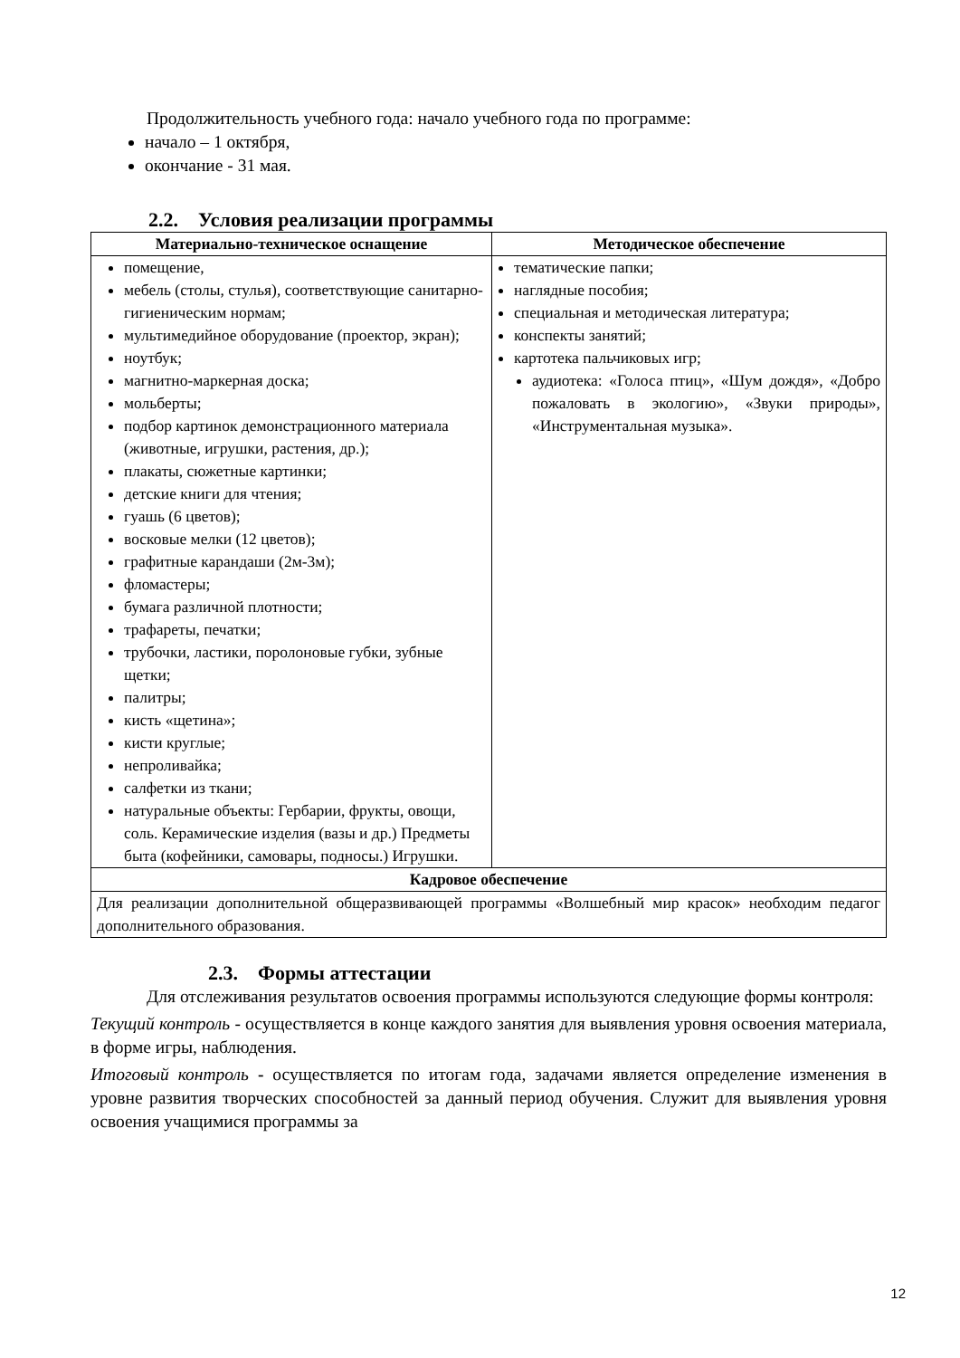Продолжительность учебного года: начало учебного года по программе:
начало – 1 октября,
окончание - 31 мая.
2.2. Условия реализации программы
| Материально-техническое оснащение | Методическое обеспечение |
| --- | --- |
| помещение, мебель (столы, стулья), соответствующие санитарно-гигиеническим нормам; мультимедийное оборудование (проектор, экран); ноутбук; магнитно-маркерная доска; мольберты; подбор картинок демонстрационного материала (животные, игрушки, растения, др.); плакаты, сюжетные картинки; детские книги для чтения; гуашь (6 цветов); восковые мелки (12 цветов); графитные карандаши (2м-3м); фломастеры; бумага различной плотности; трафареты, печатки; трубочки, ластики, поролоновые губки, зубные щетки; палитры; кисть «щетина»; кисти круглые; непроливайка; салфетки из ткани; натуральные объекты: Гербарии, фрукты, овощи, соль. Керамические изделия (вазы и др.) Предметы быта (кофейники, самовары, подносы.) Игрушки. | тематические папки; наглядные пособия; специальная и методическая литература; конспекты занятий; картотека пальчиковых игр; аудиотека: «Голоса птиц», «Шум дождя», «Добро пожаловать в экологию», «Звуки природы», «Инструментальная музыка». |
| Кадровое обеспечение | |
| Для реализации дополнительной общеразвивающей программы «Волшебный мир красок» необходим педагог дополнительного образования. | |
2.3. Формы аттестации
Для отслеживания результатов освоения программы используются следующие формы контроля:
Текущий контроль - осуществляется в конце каждого занятия для выявления уровня освоения материала, в форме игры, наблюдения.
Итоговый контроль - осуществляется по итогам года, задачами является определение изменения в уровне развития творческих способностей за данный период обучения. Служит для выявления уровня освоения учащимися программы за
12